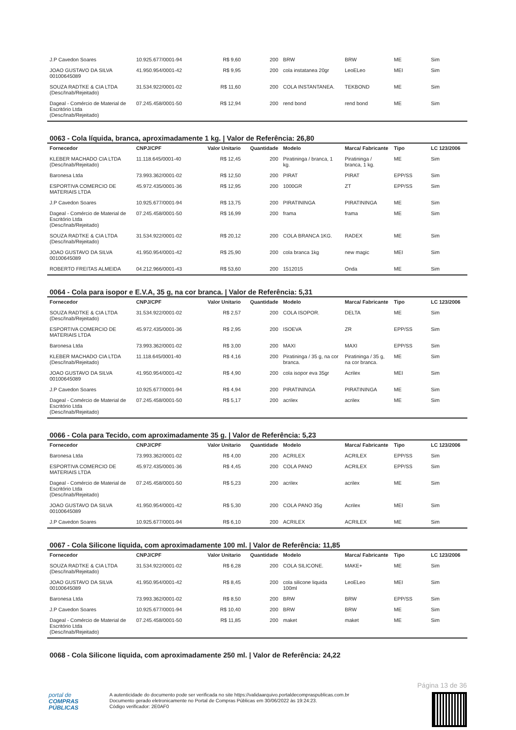| J.P Cavedon Soares | 10.925.677/0001-94 | R$ 9,60 | 200 | BRW | BRW | ME | Sim |
| JOAO GUSTAVO DA SILVA 00100645089 | 41.950.954/0001-42 | R$ 9,95 | 200 | cola instatanea 20gr | LeoELeo | MEI | Sim |
| SOUZA RADTKE & CIA LTDA (Desc/Inab/Rejeitado) | 31.534.922/0001-02 | R$ 11,60 | 200 | COLA INSTANTANEA. | TEKBOND | ME | Sim |
| Dageal - Comércio de Material de Escritório Ltda (Desc/Inab/Rejeitado) | 07.245.458/0001-50 | R$ 12,94 | 200 | rend bond | rend bond | ME | Sim |
0063 - Cola líquida, branca, aproximadamente 1 kg. | Valor de Referência: 26,80
| Fornecedor | CNPJ/CPF | Valor Unitario | Quantidade | Modelo | Marca/ Fabricante | Tipo | LC 123/2006 |
| --- | --- | --- | --- | --- | --- | --- | --- |
| KLEBER MACHADO CIA LTDA (Desc/Inab/Rejeitado) | 11.118.645/0001-40 | R$ 12,45 | 200 | Piratininga / branca, 1 kg. | Piratininga / branca, 1 kg. | ME | Sim |
| Baronesa Ltda | 73.993.362/0001-02 | R$ 12,50 | 200 | PIRAT | PIRAT | EPP/SS | Sim |
| ESPORTIVA COMERCIO DE MATERIAIS LTDA | 45.972.435/0001-36 | R$ 12,95 | 200 | 1000GR | ZT | EPP/SS | Sim |
| J.P Cavedon Soares | 10.925.677/0001-94 | R$ 13,75 | 200 | PIRATININGA | PIRATININGA | ME | Sim |
| Dageal - Comércio de Material de Escritório Ltda (Desc/Inab/Rejeitado) | 07.245.458/0001-50 | R$ 16,99 | 200 | frama | frama | ME | Sim |
| SOUZA RADTKE & CIA LTDA (Desc/Inab/Rejeitado) | 31.534.922/0001-02 | R$ 20,12 | 200 | COLA BRANCA 1KG. | RADEX | ME | Sim |
| JOAO GUSTAVO DA SILVA 00100645089 | 41.950.954/0001-42 | R$ 25,90 | 200 | cola branca 1kg | new magic | MEI | Sim |
| ROBERTO FREITAS ALMEIDA | 04.212.966/0001-43 | R$ 53,60 | 200 | 1512015 | Onda | ME | Sim |
0064 - Cola para isopor e E.V.A, 35 g, na cor branca. | Valor de Referência: 5,31
| Fornecedor | CNPJ/CPF | Valor Unitario | Quantidade | Modelo | Marca/ Fabricante | Tipo | LC 123/2006 |
| --- | --- | --- | --- | --- | --- | --- | --- |
| SOUZA RADTKE & CIA LTDA (Desc/Inab/Rejeitado) | 31.534.922/0001-02 | R$ 2,57 | 200 | COLA ISOPOR. | DELTA | ME | Sim |
| ESPORTIVA COMERCIO DE MATERIAIS LTDA | 45.972.435/0001-36 | R$ 2,95 | 200 | ISOEVA | ZR | EPP/SS | Sim |
| Baronesa Ltda | 73.993.362/0001-02 | R$ 3,00 | 200 | MAXI | MAXI | EPP/SS | Sim |
| KLEBER MACHADO CIA LTDA (Desc/Inab/Rejeitado) | 11.118.645/0001-40 | R$ 4,16 | 200 | Piratininga / 35 g, na cor branca. | Piratininga / 35 g, na cor branca. | ME | Sim |
| JOAO GUSTAVO DA SILVA 00100645089 | 41.950.954/0001-42 | R$ 4,90 | 200 | cola isopor eva 35gr | Acrilex | MEI | Sim |
| J.P Cavedon Soares | 10.925.677/0001-94 | R$ 4,94 | 200 | PIRATININGA | PIRATININGA | ME | Sim |
| Dageal - Comércio de Material de Escritório Ltda (Desc/Inab/Rejeitado) | 07.245.458/0001-50 | R$ 5,17 | 200 | acrilex | acrilex | ME | Sim |
0066 - Cola para Tecido, com aproximadamente 35 g. | Valor de Referência: 5,23
| Fornecedor | CNPJ/CPF | Valor Unitario | Quantidade | Modelo | Marca/ Fabricante | Tipo | LC 123/2006 |
| --- | --- | --- | --- | --- | --- | --- | --- |
| Baronesa Ltda | 73.993.362/0001-02 | R$ 4,00 | 200 | ACRILEX | ACRILEX | EPP/SS | Sim |
| ESPORTIVA COMERCIO DE MATERIAIS LTDA | 45.972.435/0001-36 | R$ 4,45 | 200 | COLA PANO | ACRILEX | EPP/SS | Sim |
| Dageal - Comércio de Material de Escritório Ltda (Desc/Inab/Rejeitado) | 07.245.458/0001-50 | R$ 5,23 | 200 | acrilex | acrilex | ME | Sim |
| JOAO GUSTAVO DA SILVA 00100645089 | 41.950.954/0001-42 | R$ 5,30 | 200 | COLA PANO 35g | Acrilex | MEI | Sim |
| J.P Cavedon Soares | 10.925.677/0001-94 | R$ 6,10 | 200 | ACRILEX | ACRILEX | ME | Sim |
0067 - Cola Silicone liquida, com aproximadamente 100 ml. | Valor de Referência: 11,85
| Fornecedor | CNPJ/CPF | Valor Unitario | Quantidade | Modelo | Marca/ Fabricante | Tipo | LC 123/2006 |
| --- | --- | --- | --- | --- | --- | --- | --- |
| SOUZA RADTKE & CIA LTDA (Desc/Inab/Rejeitado) | 31.534.922/0001-02 | R$ 6,28 | 200 | COLA SILICONE. | MAKE+ | ME | Sim |
| JOAO GUSTAVO DA SILVA 00100645089 | 41.950.954/0001-42 | R$ 8,45 | 200 | cola silicone liquida 100ml | LeoELeo | MEI | Sim |
| Baronesa Ltda | 73.993.362/0001-02 | R$ 8,50 | 200 | BRW | BRW | EPP/SS | Sim |
| J.P Cavedon Soares | 10.925.677/0001-94 | R$ 10,40 | 200 | BRW | BRW | ME | Sim |
| Dageal - Comércio de Material de Escritório Ltda (Desc/Inab/Rejeitado) | 07.245.458/0001-50 | R$ 11,85 | 200 | maket | maket | ME | Sim |
0068 - Cola Silicone liquida, com aproximadamente 250 ml. | Valor de Referência: 24,22
Página 13 de 36
portal de
COMPRAS
PÚBLICAS
A autenticidade do documento pode ser verificada no site https://validaarquivo.portaldecompraspublicas.com.br
Documento gerado eletronicamente no Portal de Compras Públicas em 30/06/2022 às 19:24:23.
Código verificador: 2E0AF0